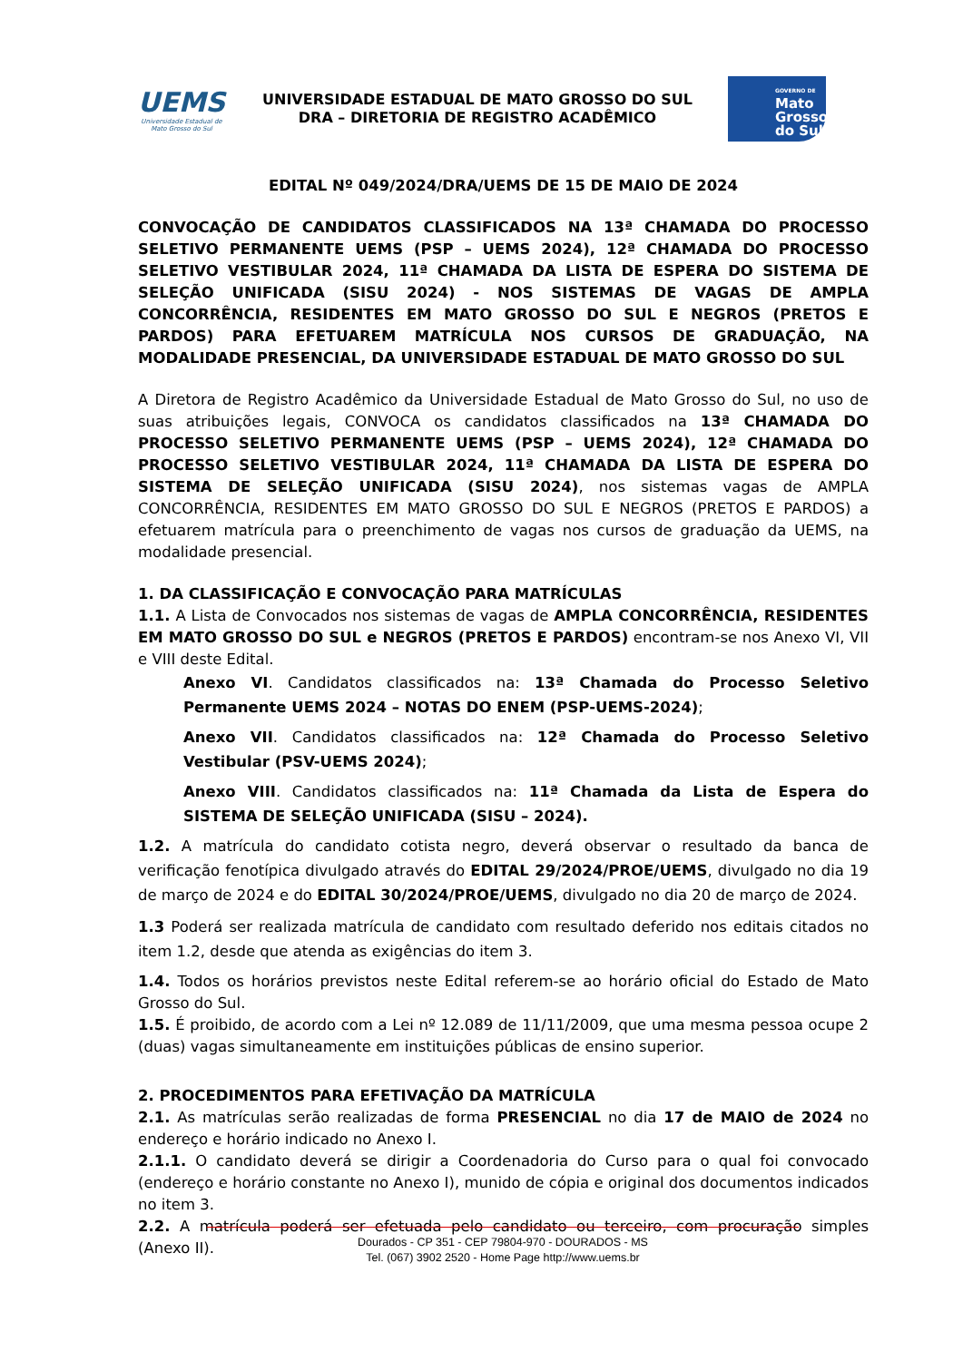UEMS
Universidade Estadual de Mato Grosso do Sul
UNIVERSIDADE ESTADUAL DE MATO GROSSO DO SUL
DRA – DIRETORIA DE REGISTRO ACADÊMICO
GOVERNO DE
Mato
Grosso
do Sul
EDITAL Nº 049/2024/DRA/UEMS DE 15 DE MAIO DE 2024
CONVOCAÇÃO DE CANDIDATOS CLASSIFICADOS NA 13ª CHAMADA DO PROCESSO SELETIVO PERMANENTE UEMS (PSP – UEMS 2024), 12ª CHAMADA DO PROCESSO SELETIVO VESTIBULAR 2024, 11ª CHAMADA DA LISTA DE ESPERA DO SISTEMA DE SELEÇÃO UNIFICADA (SISU 2024) - NOS SISTEMAS DE VAGAS DE AMPLA CONCORRÊNCIA, RESIDENTES EM MATO GROSSO DO SUL E NEGROS (PRETOS E PARDOS) PARA EFETUAREM MATRÍCULA NOS CURSOS DE GRADUAÇÃO, NA MODALIDADE PRESENCIAL, DA UNIVERSIDADE ESTADUAL DE MATO GROSSO DO SUL
A Diretora de Registro Acadêmico da Universidade Estadual de Mato Grosso do Sul, no uso de suas atribuições legais, CONVOCA os candidatos classificados na 13ª CHAMADA DO PROCESSO SELETIVO PERMANENTE UEMS (PSP – UEMS 2024), 12ª CHAMADA DO PROCESSO SELETIVO VESTIBULAR 2024, 11ª CHAMADA DA LISTA DE ESPERA DO SISTEMA DE SELEÇÃO UNIFICADA (SISU 2024), nos sistemas vagas de AMPLA CONCORRÊNCIA, RESIDENTES EM MATO GROSSO DO SUL E NEGROS (PRETOS E PARDOS) a efetuarem matrícula para o preenchimento de vagas nos cursos de graduação da UEMS, na modalidade presencial.
1. DA CLASSIFICAÇÃO E CONVOCAÇÃO PARA MATRÍCULAS
1.1. A Lista de Convocados nos sistemas de vagas de AMPLA CONCORRÊNCIA, RESIDENTES EM MATO GROSSO DO SUL e NEGROS (PRETOS E PARDOS) encontram-se nos Anexo VI, VII e VIII deste Edital.
Anexo VI. Candidatos classificados na: 13ª Chamada do Processo Seletivo Permanente UEMS 2024 – NOTAS DO ENEM (PSP-UEMS-2024);
Anexo VII. Candidatos classificados na: 12ª Chamada do Processo Seletivo Vestibular (PSV-UEMS 2024);
Anexo VIII. Candidatos classificados na: 11ª Chamada da Lista de Espera do SISTEMA DE SELEÇÃO UNIFICADA (SISU – 2024).
1.2. A matrícula do candidato cotista negro, deverá observar o resultado da banca de verificação fenotípica divulgado através do EDITAL 29/2024/PROE/UEMS, divulgado no dia 19 de março de 2024 e do EDITAL 30/2024/PROE/UEMS, divulgado no dia 20 de março de 2024.
1.3 Poderá ser realizada matrícula de candidato com resultado deferido nos editais citados no item 1.2, desde que atenda as exigências do item 3.
1.4. Todos os horários previstos neste Edital referem-se ao horário oficial do Estado de Mato Grosso do Sul.
1.5. É proibido, de acordo com a Lei nº 12.089 de 11/11/2009, que uma mesma pessoa ocupe 2 (duas) vagas simultaneamente em instituições públicas de ensino superior.
2. PROCEDIMENTOS PARA EFETIVAÇÃO DA MATRÍCULA
2.1. As matrículas serão realizadas de forma PRESENCIAL no dia 17 de MAIO de 2024 no endereço e horário indicado no Anexo I.
2.1.1. O candidato deverá se dirigir a Coordenadoria do Curso para o qual foi convocado (endereço e horário constante no Anexo I), munido de cópia e original dos documentos indicados no item 3.
2.2. A matrícula poderá ser efetuada pelo candidato ou terceiro, com procuração simples (Anexo II).
Dourados - CP 351 - CEP 79804-970 - DOURADOS - MS
Tel. (067) 3902 2520 - Home Page http://www.uems.br